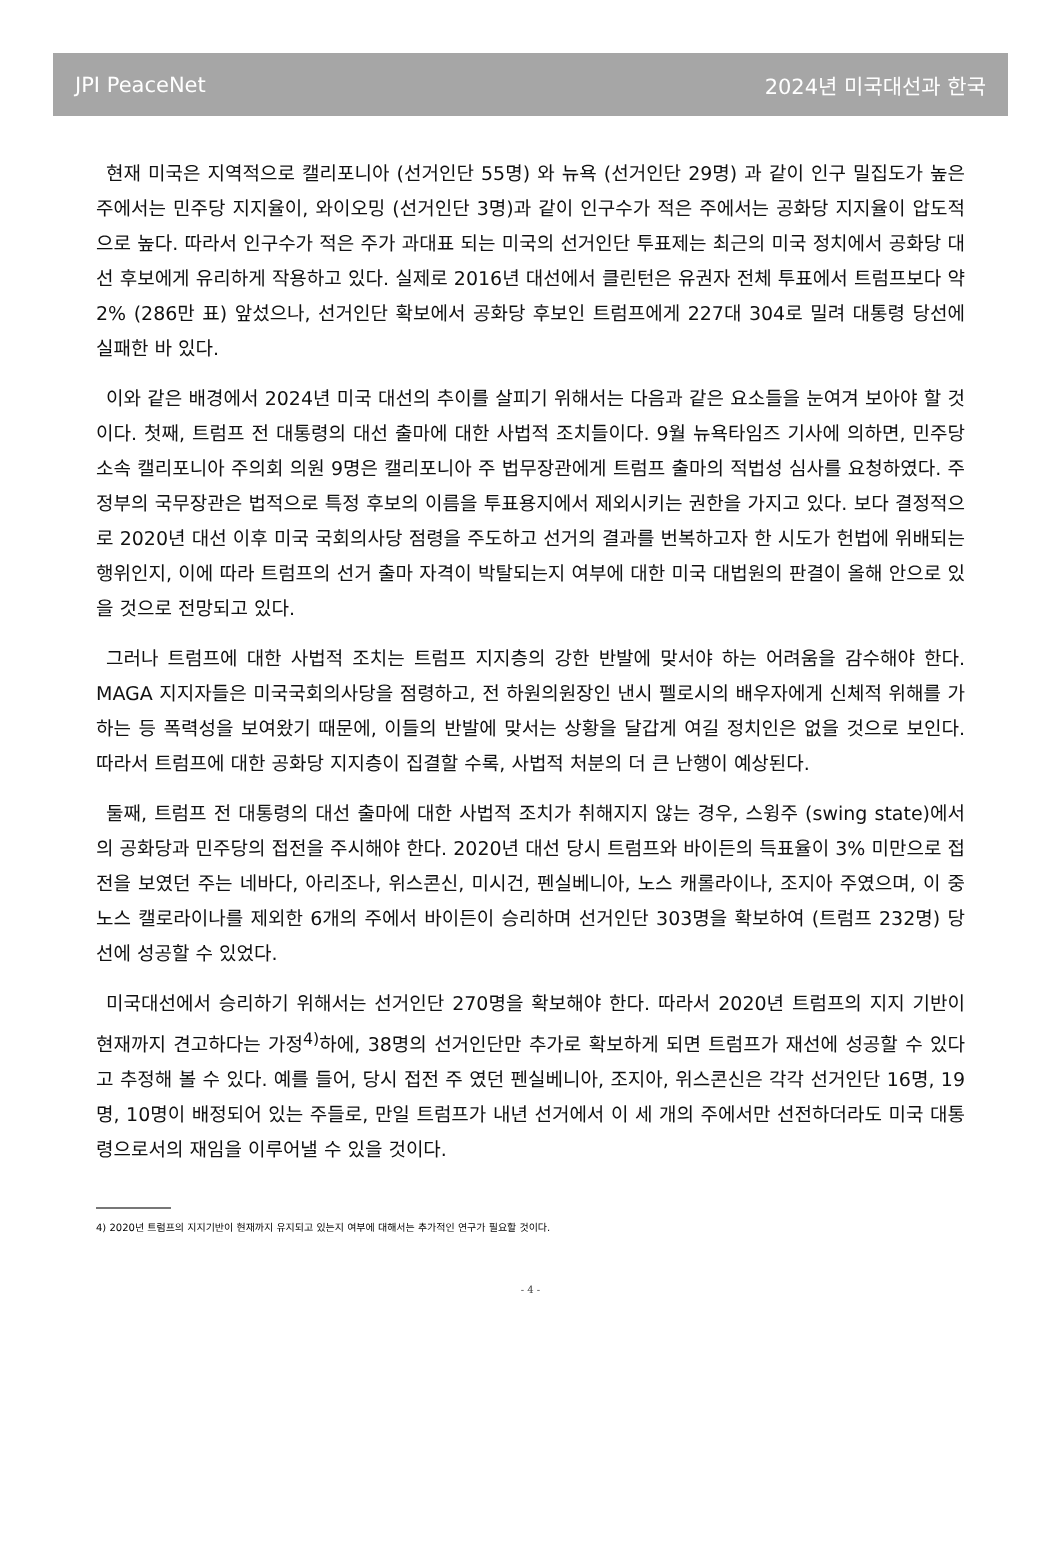JPI PeaceNet 2024년 미국대선과 한국
현재 미국은 지역적으로 캘리포니아 (선거인단 55명) 와 뉴욕 (선거인단 29명) 과 같이 인구 밀집도가 높은 주에서는 민주당 지지율이, 와이오밍 (선거인단 3명)과 같이 인구수가 적은 주에서는 공화당 지지율이 압도적으로 높다. 따라서 인구수가 적은 주가 과대표 되는 미국의 선거인단 투표제는 최근의 미국 정치에서 공화당 대선 후보에게 유리하게 작용하고 있다. 실제로 2016년 대선에서 클린턴은 유권자 전체 투표에서 트럼프보다 약 2% (286만 표) 앞섰으나, 선거인단 확보에서 공화당 후보인 트럼프에게 227대 304로 밀려 대통령 당선에 실패한 바 있다.
이와 같은 배경에서 2024년 미국 대선의 추이를 살피기 위해서는 다음과 같은 요소들을 눈여겨 보아야 할 것이다. 첫째, 트럼프 전 대통령의 대선 출마에 대한 사법적 조치들이다. 9월 뉴욕타임즈 기사에 의하면, 민주당 소속 캘리포니아 주의회 의원 9명은 캘리포니아 주 법무장관에게 트럼프 출마의 적법성 심사를 요청하였다. 주 정부의 국무장관은 법적으로 특정 후보의 이름을 투표용지에서 제외시키는 권한을 가지고 있다. 보다 결정적으로 2020년 대선 이후 미국 국회의사당 점령을 주도하고 선거의 결과를 번복하고자 한 시도가 헌법에 위배되는 행위인지, 이에 따라 트럼프의 선거 출마 자격이 박탈되는지 여부에 대한 미국 대법원의 판결이 올해 안으로 있을 것으로 전망되고 있다.
그러나 트럼프에 대한 사법적 조치는 트럼프 지지층의 강한 반발에 맞서야 하는 어려움을 감수해야 한다. MAGA 지지자들은 미국국회의사당을 점령하고, 전 하원의원장인 낸시 펠로시의 배우자에게 신체적 위해를 가하는 등 폭력성을 보여왔기 때문에, 이들의 반발에 맞서는 상황을 달갑게 여길 정치인은 없을 것으로 보인다. 따라서 트럼프에 대한 공화당 지지층이 집결할 수록, 사법적 처분의 더 큰 난행이 예상된다.
둘째, 트럼프 전 대통령의 대선 출마에 대한 사법적 조치가 취해지지 않는 경우, 스윙주 (swing state)에서의 공화당과 민주당의 접전을 주시해야 한다. 2020년 대선 당시 트럼프와 바이든의 득표율이 3% 미만으로 접전을 보였던 주는 네바다, 아리조나, 위스콘신, 미시건, 펜실베니아, 노스 캐롤라이나, 조지아 주였으며, 이 중 노스 캘로라이나를 제외한 6개의 주에서 바이든이 승리하며 선거인단 303명을 확보하여 (트럼프 232명) 당선에 성공할 수 있었다.
미국대선에서 승리하기 위해서는 선거인단 270명을 확보해야 한다. 따라서 2020년 트럼프의 지지 기반이 현재까지 견고하다는 가정<sup>4)</sup>하에, 38명의 선거인단만 추가로 확보하게 되면 트럼프가 재선에 성공할 수 있다고 추정해 볼 수 있다. 예를 들어, 당시 접전 주 였던 펜실베니아, 조지아, 위스콘신은 각각 선거인단 16명, 19명, 10명이 배정되어 있는 주들로, 만일 트럼프가 내년 선거에서 이 세 개의 주에서만 선전하더라도 미국 대통령으로서의 재임을 이루어낼 수 있을 것이다.
4) 2020년 트럼프의 지지기반이 현재까지 유지되고 있는지 여부에 대해서는 추가적인 연구가 필요할 것이다.
- 4 -